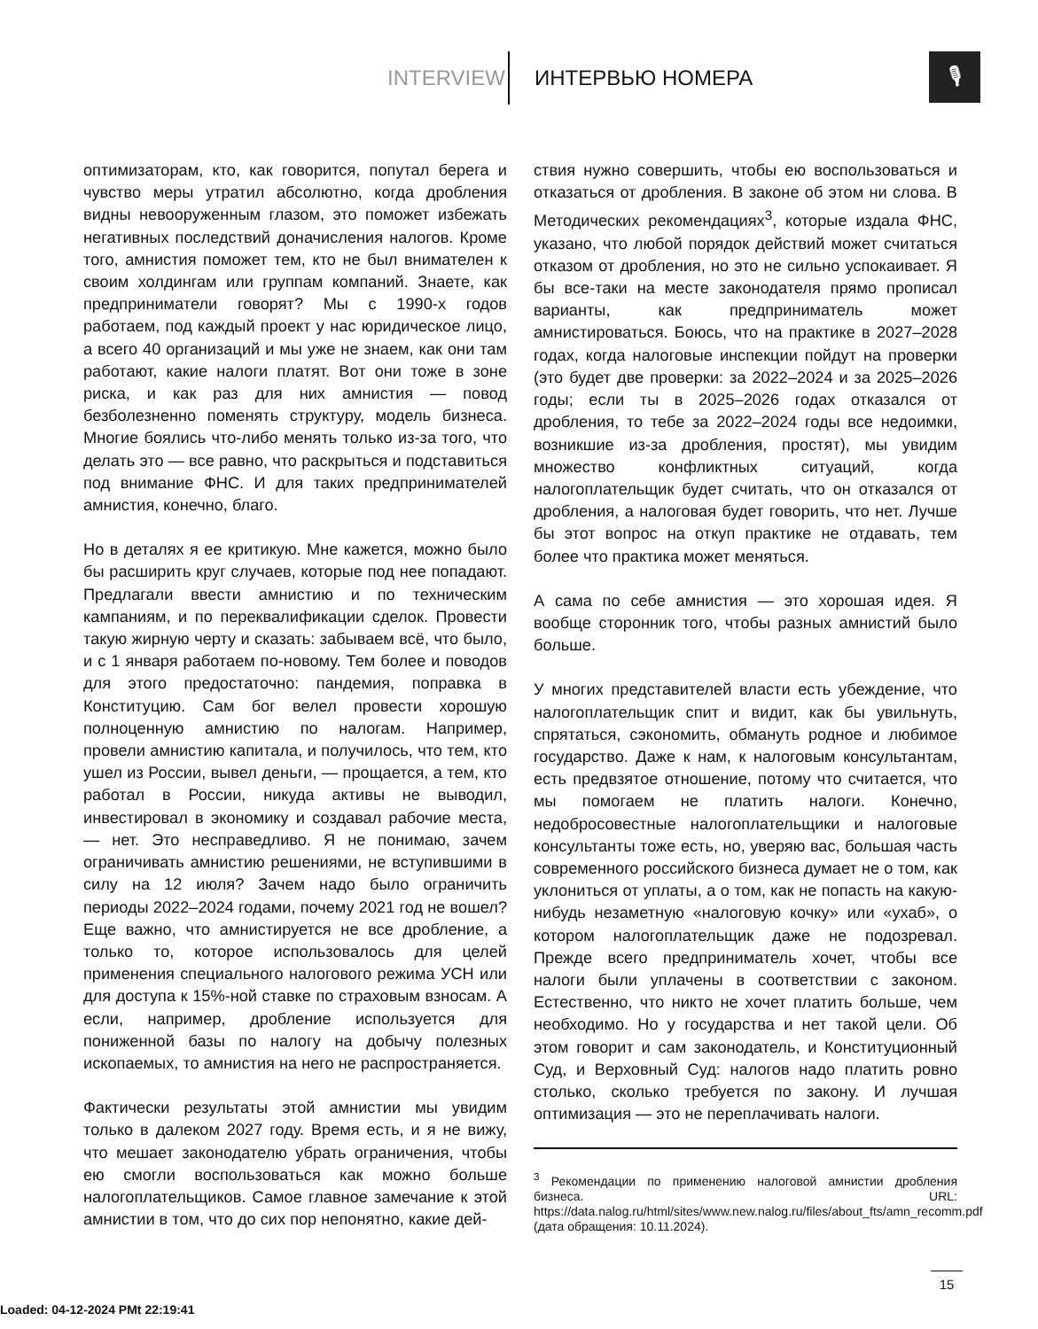INTERVIEW ИНТЕРВЬЮ НОМЕРА 🎙
оптимизаторам, кто, как говорится, попутал берега и чувство меры утратил абсолютно, когда дробления видны невооруженным глазом, это поможет избежать негативных последствий доначисления налогов. Кроме того, амнистия поможет тем, кто не был внимателен к своим холдингам или группам компаний. Знаете, как предприниматели говорят? Мы с 1990-х годов работаем, под каждый проект у нас юридическое лицо, а всего 40 организаций и мы уже не знаем, как они там работают, какие налоги платят. Вот они тоже в зоне риска, и как раз для них амнистия — повод безболезненно поменять структуру, модель бизнеса. Многие боялись что-либо менять только из-за того, что делать это — все равно, что раскрыться и подставиться под внимание ФНС. И для таких предпринимателей амнистия, конечно, благо.
Но в деталях я ее критикую. Мне кажется, можно было бы расширить круг случаев, которые под нее попадают. Предлагали ввести амнистию и по техническим кампаниям, и по переквалификации сделок. Провести такую жирную черту и сказать: забываем всё, что было, и с 1 января работаем по-новому. Тем более и поводов для этого предостаточно: пандемия, поправка в Конституцию. Сам бог велел провести хорошую полноценную амнистию по налогам. Например, провели амнистию капитала, и получилось, что тем, кто ушел из России, вывел деньги, — прощается, а тем, кто работал в России, никуда активы не выводил, инвестировал в экономику и создавал рабочие места, — нет. Это несправедливо. Я не понимаю, зачем ограничивать амнистию решениями, не вступившими в силу на 12 июля? Зачем надо было ограничить периоды 2022–2024 годами, почему 2021 год не вошел? Еще важно, что амнистируется не все дробление, а только то, которое использовалось для целей применения специального налогового режима УСН или для доступа к 15%-ной ставке по страховым взносам. А если, например, дробление используется для пониженной базы по налогу на добычу полезных ископаемых, то амнистия на него не распространяется.
Фактически результаты этой амнистии мы увидим только в далеком 2027 году. Время есть, и я не вижу, что мешает законодателю убрать ограничения, чтобы ею смогли воспользоваться как можно больше налогоплательщиков. Самое главное замечание к этой амнистии в том, что до сих пор непонятно, какие дей-
ствия нужно совершить, чтобы ею воспользоваться и отказаться от дробления. В законе об этом ни слова. В Методических рекомендациях<sup>3</sup>, которые издала ФНС, указано, что любой порядок действий может считаться отказом от дробления, но это не сильно успокаивает. Я бы все-таки на месте законодателя прямо прописал варианты, как предприниматель может амнистироваться. Боюсь, что на практике в 2027–2028 годах, когда налоговые инспекции пойдут на проверки (это будет две проверки: за 2022–2024 и за 2025–2026 годы; если ты в 2025–2026 годах отказался от дробления, то тебе за 2022–2024 годы все недоимки, возникшие из-за дробления, простят), мы увидим множество конфликтных ситуаций, когда налогоплательщик будет считать, что он отказался от дробления, а налоговая будет говорить, что нет. Лучше бы этот вопрос на откуп практике не отдавать, тем более что практика может меняться.
А сама по себе амнистия — это хорошая идея. Я вообще сторонник того, чтобы разных амнистий было больше.
У многих представителей власти есть убеждение, что налогоплательщик спит и видит, как бы увильнуть, спрятаться, сэкономить, обмануть родное и любимое государство. Даже к нам, к налоговым консультантам, есть предвзятое отношение, потому что считается, что мы помогаем не платить налоги. Конечно, недобросовестные налогоплательщики и налоговые консультанты тоже есть, но, уверяю вас, большая часть современного российского бизнеса думает не о том, как уклониться от уплаты, а о том, как не попасть на какую-нибудь незаметную «налоговую кочку» или «ухаб», о котором налогоплательщик даже не подозревал. Прежде всего предприниматель хочет, чтобы все налоги были уплачены в соответствии с законом. Естественно, что никто не хочет платить больше, чем необходимо. Но у государства и нет такой цели. Об этом говорит и сам законодатель, и Конституционный Суд, и Верховный Суд: налогов надо платить ровно столько, сколько требуется по закону. И лучшая оптимизация — это не переплачивать налоги.
<sup>3</sup> Рекомендации по применению налоговой амнистии дробления бизнеса. URL: https://data.nalog.ru/html/sites/www.new.nalog.ru/files/about_fts/amn_recomm.pdf (дата обращения: 10.11.2024).
15
Loaded: 04-12-2024 PMt 22:19:41